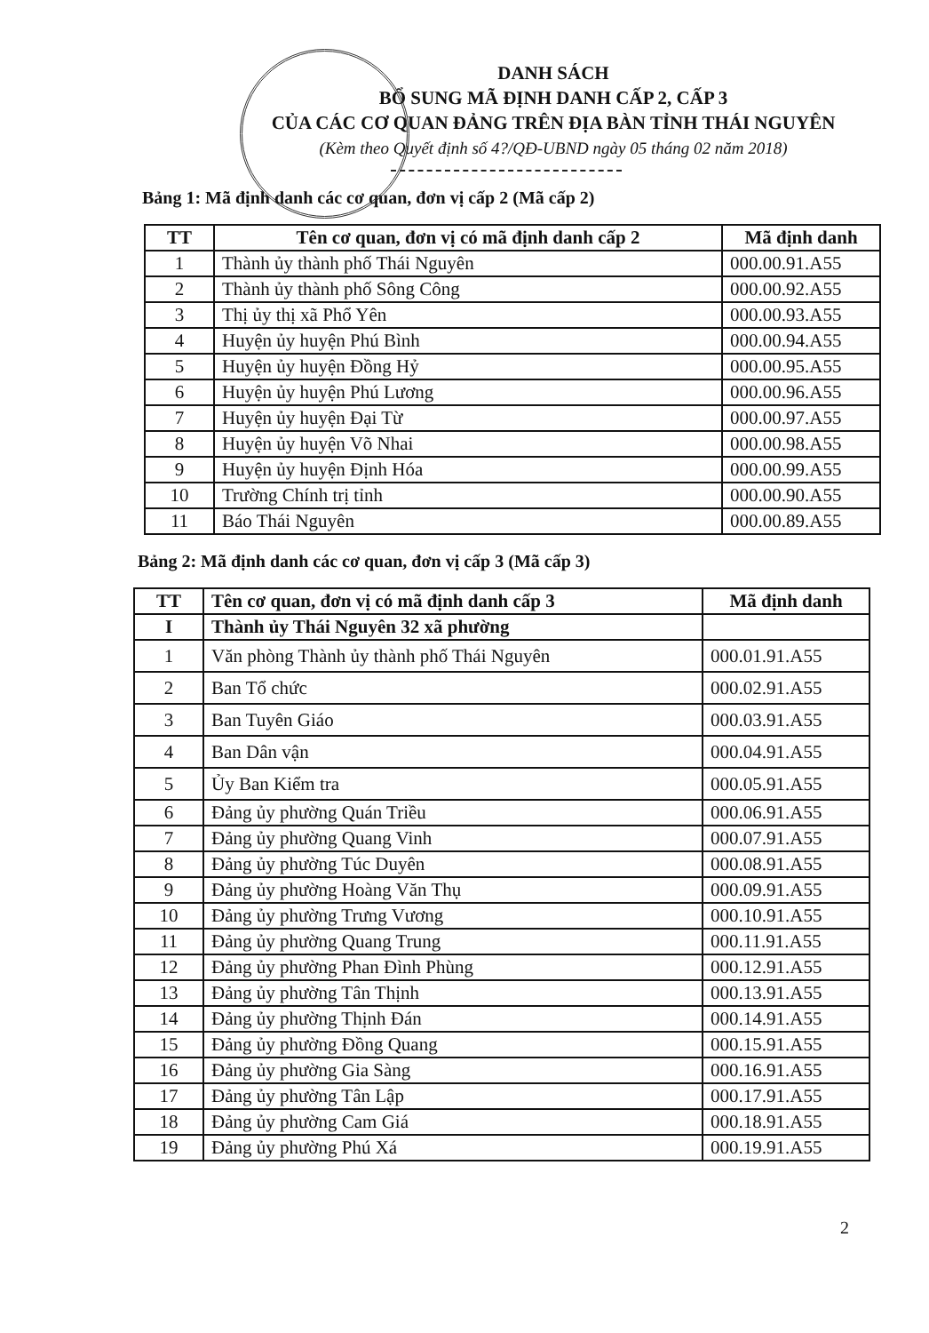DANH SÁCH
BỔ SUNG MÃ ĐỊNH DANH CẤP 2, CẤP 3
CỦA CÁC CƠ QUAN ĐẢNG TRÊN ĐỊA BÀN TỈNH THÁI NGUYÊN
(Kèm theo Quyết định số 4?/QĐ-UBND ngày 05 tháng 02 năm 2018)
Bảng 1: Mã định danh các cơ quan, đơn vị cấp 2 (Mã cấp 2)
| TT | Tên cơ quan, đơn vị có mã định danh cấp 2 | Mã định danh |
| --- | --- | --- |
| 1 | Thành ủy thành phố Thái Nguyên | 000.00.91.A55 |
| 2 | Thành ủy thành phố Sông Công | 000.00.92.A55 |
| 3 | Thị ủy thị xã Phổ Yên | 000.00.93.A55 |
| 4 | Huyện ủy huyện Phú Bình | 000.00.94.A55 |
| 5 | Huyện ủy huyện Đồng Hỷ | 000.00.95.A55 |
| 6 | Huyện ủy huyện Phú Lương | 000.00.96.A55 |
| 7 | Huyện ủy huyện Đại Từ | 000.00.97.A55 |
| 8 | Huyện ủy huyện Võ Nhai | 000.00.98.A55 |
| 9 | Huyện ủy huyện Định Hóa | 000.00.99.A55 |
| 10 | Trường Chính trị tỉnh | 000.00.90.A55 |
| 11 | Báo Thái Nguyên | 000.00.89.A55 |
Bảng 2: Mã định danh các cơ quan, đơn vị cấp 3 (Mã cấp 3)
| TT | Tên cơ quan, đơn vị có mã định danh cấp 3 | Mã định danh |
| --- | --- | --- |
| I | Thành ủy Thái Nguyên 32 xã phường | |
| 1 | Văn phòng Thành ủy thành phố Thái Nguyên | 000.01.91.A55 |
| 2 | Ban Tổ chức | 000.02.91.A55 |
| 3 | Ban Tuyên Giáo | 000.03.91.A55 |
| 4 | Ban Dân vận | 000.04.91.A55 |
| 5 | Ủy Ban Kiểm tra | 000.05.91.A55 |
| 6 | Đảng ủy phường Quán Triều | 000.06.91.A55 |
| 7 | Đảng ủy phường Quang Vinh | 000.07.91.A55 |
| 8 | Đảng ủy phường Túc Duyên | 000.08.91.A55 |
| 9 | Đảng ủy phường Hoàng Văn Thụ | 000.09.91.A55 |
| 10 | Đảng ủy phường Trưng Vương | 000.10.91.A55 |
| 11 | Đảng ủy phường Quang Trung | 000.11.91.A55 |
| 12 | Đảng ủy phường Phan Đình Phùng | 000.12.91.A55 |
| 13 | Đảng ủy phường Tân Thịnh | 000.13.91.A55 |
| 14 | Đảng ủy phường Thịnh Đán | 000.14.91.A55 |
| 15 | Đảng ủy phường Đồng Quang | 000.15.91.A55 |
| 16 | Đảng ủy phường Gia Sàng | 000.16.91.A55 |
| 17 | Đảng ủy phường Tân Lập | 000.17.91.A55 |
| 18 | Đảng ủy phường Cam Giá | 000.18.91.A55 |
| 19 | Đảng ủy phường Phú Xá | 000.19.91.A55 |
2